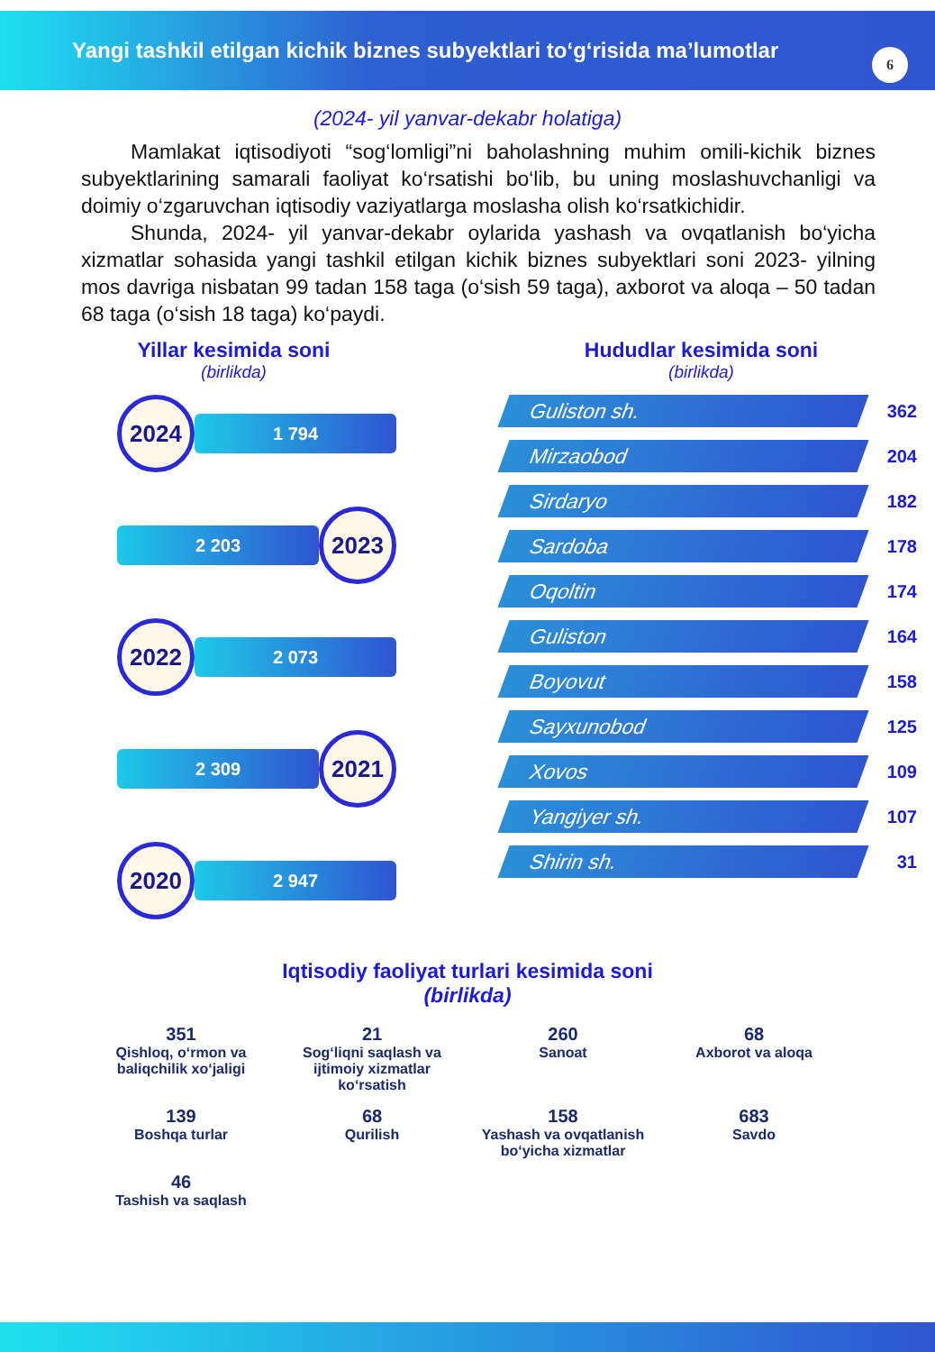Yangi tashkil etilgan kichik biznes subyektlari to‘g‘risida ma’lumotlar
6
(2024- yil yanvar-dekabr holatiga)
Mamlakat iqtisodiyoti “sog‘lomligi”ni baholashning muhim omili-kichik biznes subyektlarining samarali faoliyat ko‘rsatishi bo‘lib, bu uning moslashuvchanligi va doimiy o‘zgaruvchan iqtisodiy vaziyatlarga moslasha olish ko‘rsatkichidir.
Shunda, 2024- yil yanvar-dekabr oylarida yashash va ovqatlanish bo‘yicha xizmatlar sohasida yangi tashkil etilgan kichik biznes subyektlari soni 2023- yilning mos davriga nisbatan 99 tadan 158 taga (o‘sish 59 taga), axborot va aloqa – 50 tadan 68 taga (o‘sish 18 taga) ko‘paydi.
Yillar kesimida soni
(birlikda)
2024
1 794
2 203
2023
2022
2 073
2 309
2021
2020
2 947
Hududlar kesimida soni
(birlikda)
Guliston sh.
362
Mirzaobod
204
Sirdaryo
182
Sardoba
178
Oqoltin
174
Guliston
164
Boyovut
158
Sayxunobod
125
Xovos
109
Yangiyer sh.
107
Shirin sh.
31
Iqtisodiy faoliyat turlari kesimida soni
(birlikda)
351
Qishloq, o‘rmon va baliqchilik xo‘jaligi
21
Sog‘liqni saqlash va ijtimoiy xizmatlar ko‘rsatish
260
Sanoat
68
Axborot va aloqa
139
Boshqa turlar
68
Qurilish
158
Yashash va ovqatlanish bo‘yicha xizmatlar
683
Savdo
46
Tashish va saqlash